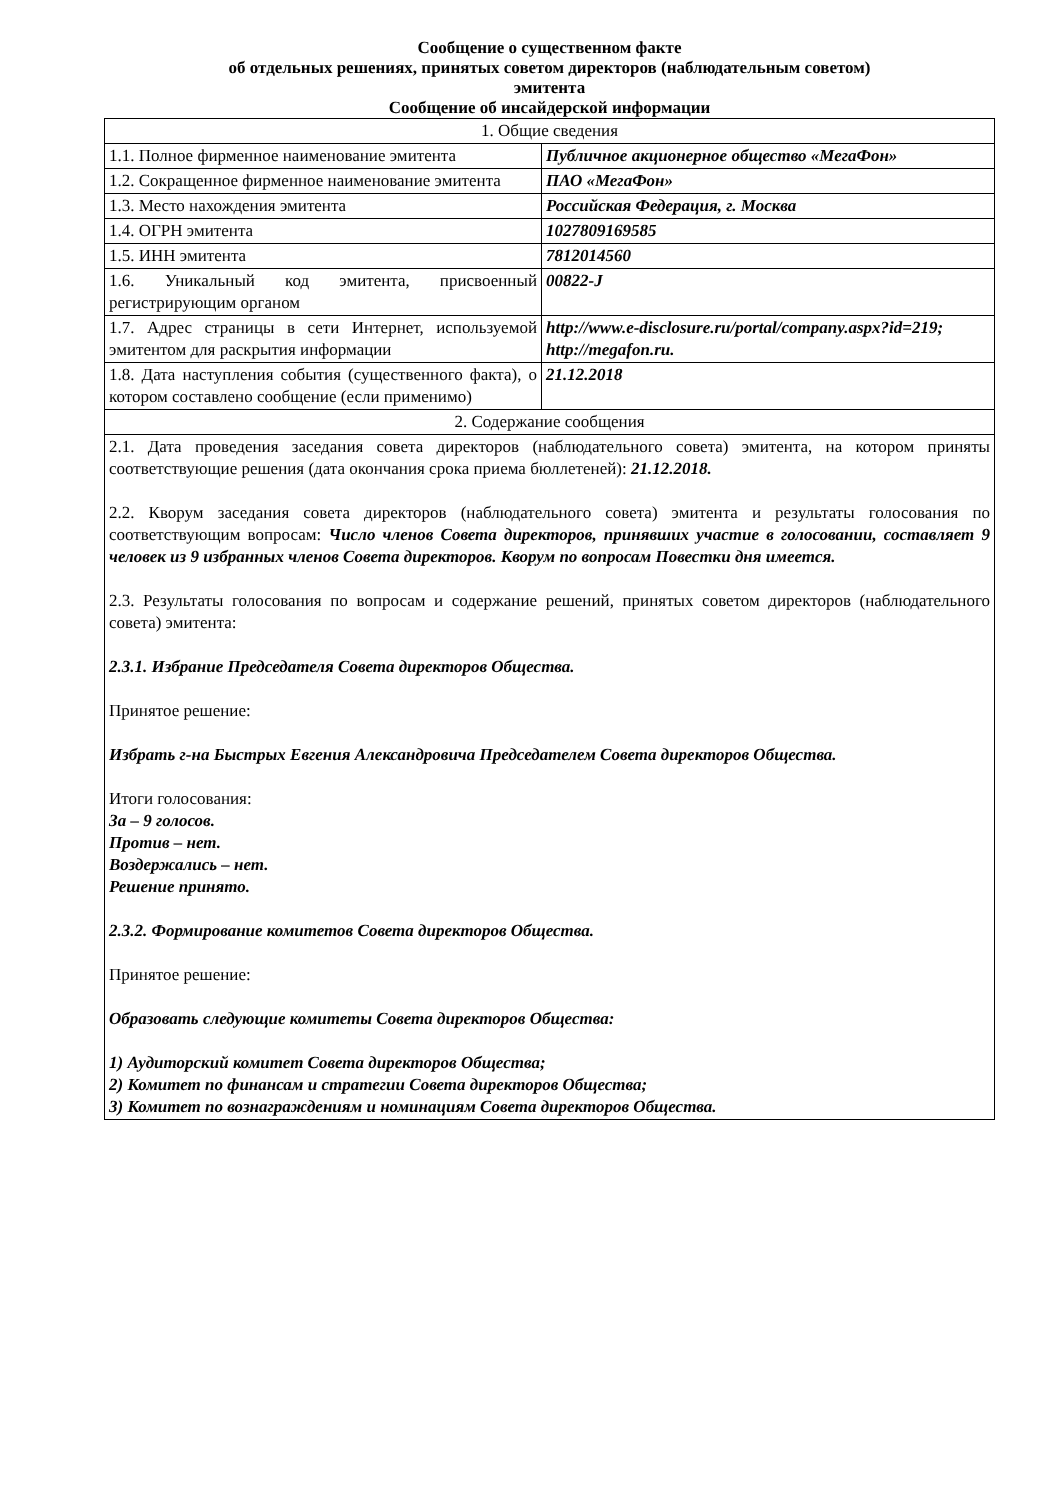Сообщение о существенном факте
об отдельных решениях, принятых советом директоров (наблюдательным советом)
эмитента
Сообщение об инсайдерской информации
| 1. Общие сведения | |
| 1.1. Полное фирменное наименование эмитента | Публичное акционерное общество «МегаФон» |
| 1.2. Сокращенное фирменное наименование эмитента | ПАО «МегаФон» |
| 1.3. Место нахождения эмитента | Российская Федерация, г. Москва |
| 1.4. ОГРН эмитента | 1027809169585 |
| 1.5. ИНН эмитента | 7812014560 |
| 1.6. Уникальный код эмитента, присвоенный регистрирующим органом | 00822-J |
| 1.7. Адрес страницы в сети Интернет, используемой эмитентом для раскрытия информации | http://www.e-disclosure.ru/portal/company.aspx?id=219; http://megafon.ru. |
| 1.8. Дата наступления события (существенного факта), о котором составлено сообщение (если применимо) | 21.12.2018 |
| 2. Содержание сообщения | |
| 2.1. Дата проведения заседания совета директоров (наблюдательного совета) эмитента, на котором приняты соответствующие решения (дата окончания срока приема бюллетеней): 21.12.2018. 2.2. Кворум заседания совета директоров (наблюдательного совета) эмитента и результаты голосования по соответствующим вопросам: Число членов Совета директоров, принявших участие в голосовании, составляет 9 человек из 9 избранных членов Совета директоров. Кворум по вопросам Повестки дня имеется. 2.3. Результаты голосования по вопросам и содержание решений, принятых советом директоров (наблюдательного совета) эмитента: 2.3.1. Избрание Председателя Совета директоров Общества. Принятое решение: Избрать г-на Быстрых Евгения Александровича Председателем Совета директоров Общества. Итоги голосования: За – 9 голосов. Против – нет. Воздержались – нет. Решение принято. 2.3.2. Формирование комитетов Совета директоров Общества. Принятое решение: Образовать следующие комитеты Совета директоров Общества: 1) Аудиторский комитет Совета директоров Общества; 2) Комитет по финансам и стратегии Совета директоров Общества; 3) Комитет по вознаграждениям и номинациям Совета директоров Общества. | |